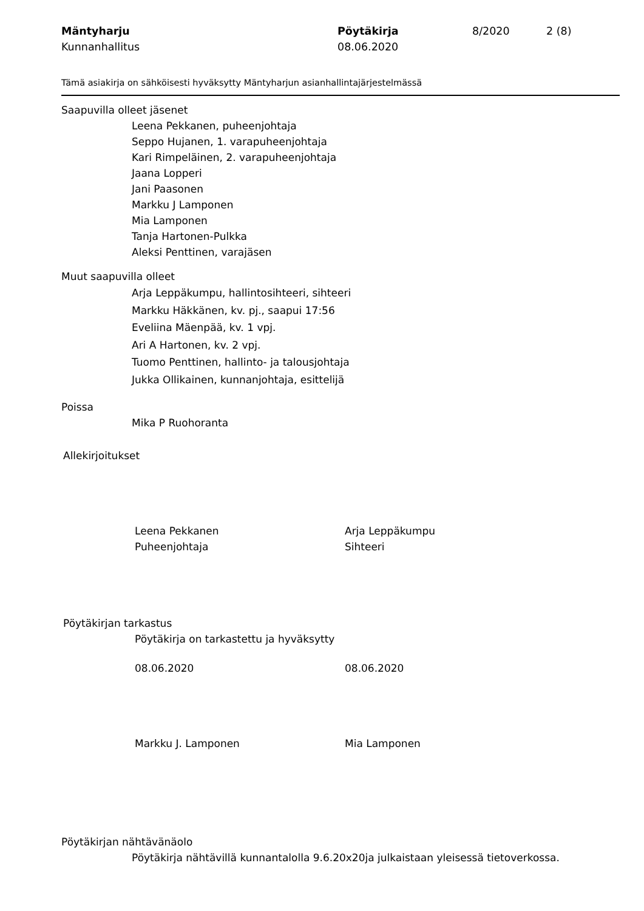Mäntyharju Pöytäkirja 8/2020 2 (8) Kunnanhallitus 08.06.2020
Tämä asiakirja on sähköisesti hyväksytty Mäntyharjun asianhallintajärjestelmässä
Saapuvilla olleet jäsenet
Leena Pekkanen, puheenjohtaja
Seppo Hujanen, 1. varapuheenjohtaja
Kari Rimpeläinen, 2. varapuheenjohtaja
Jaana Lopperi
Jani Paasonen
Markku J Lamponen
Mia Lamponen
Tanja Hartonen-Pulkka
Aleksi Penttinen, varajäsen
Muut saapuvilla olleet
Arja Leppäkumpu, hallintosihteeri, sihteeri
Markku Häkkänen, kv. pj., saapui 17:56
Eveliina Mäenpää, kv. 1 vpj.
Ari A Hartonen, kv. 2 vpj.
Tuomo Penttinen, hallinto- ja talousjohtaja
Jukka Ollikainen, kunnanjohtaja, esittelijä
Poissa
Mika P Ruohoranta
Allekirjoitukset
Leena Pekkanen Arja Leppäkumpu Puheenjohtaja Sihteeri
Pöytäkirjan tarkastus
Pöytäkirja on tarkastettu ja hyväksytty
08.06.2020 08.06.2020
Markku J. Lamponen Mia Lamponen
Pöytäkirjan nähtävänäolo
Pöytäkirja nähtävillä kunnantalolla 9.6.20x20ja julkaistaan yleisessä tietoverkossa.